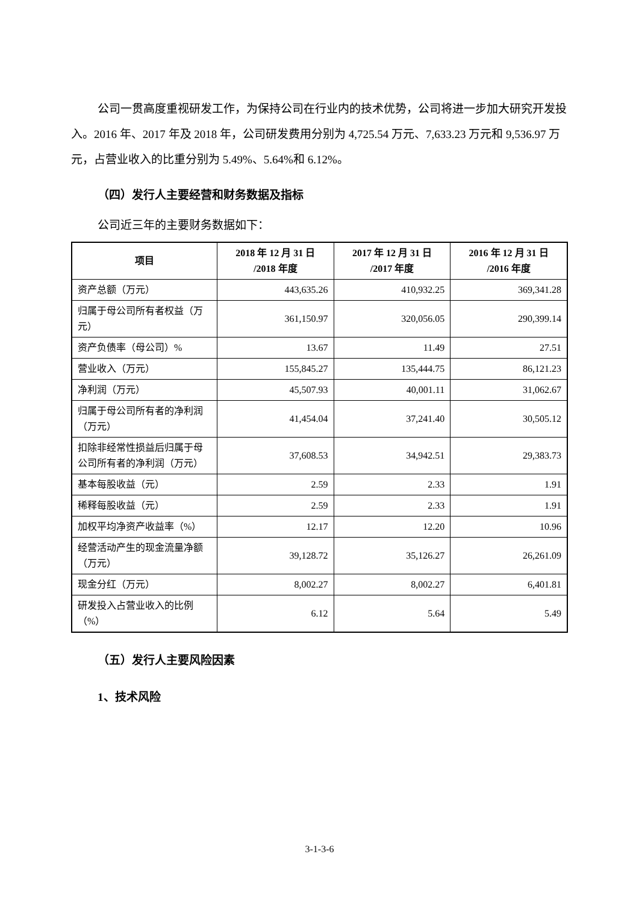公司一贯高度重视研发工作，为保持公司在行业内的技术优势，公司将进一步加大研究开发投入。2016 年、2017 年及 2018 年，公司研发费用分别为 4,725.54 万元、7,633.23 万元和 9,536.97 万元，占营业收入的比重分别为 5.49%、5.64%和 6.12%。
（四）发行人主要经营和财务数据及指标
公司近三年的主要财务数据如下：
| 项目 | 2018 年 12 月 31 日 /2018 年度 | 2017 年 12 月 31 日 /2017 年度 | 2016 年 12 月 31 日 /2016 年度 |
| --- | --- | --- | --- |
| 资产总额（万元） | 443,635.26 | 410,932.25 | 369,341.28 |
| 归属于母公司所有者权益（万元） | 361,150.97 | 320,056.05 | 290,399.14 |
| 资产负债率（母公司）% | 13.67 | 11.49 | 27.51 |
| 营业收入（万元） | 155,845.27 | 135,444.75 | 86,121.23 |
| 净利润（万元） | 45,507.93 | 40,001.11 | 31,062.67 |
| 归属于母公司所有者的净利润（万元） | 41,454.04 | 37,241.40 | 30,505.12 |
| 扣除非经常性损益后归属于母公司所有者的净利润（万元） | 37,608.53 | 34,942.51 | 29,383.73 |
| 基本每股收益（元） | 2.59 | 2.33 | 1.91 |
| 稀释每股收益（元） | 2.59 | 2.33 | 1.91 |
| 加权平均净资产收益率（%） | 12.17 | 12.20 | 10.96 |
| 经营活动产生的现金流量净额（万元） | 39,128.72 | 35,126.27 | 26,261.09 |
| 现金分红（万元） | 8,002.27 | 8,002.27 | 6,401.81 |
| 研发投入占营业收入的比例（%） | 6.12 | 5.64 | 5.49 |
（五）发行人主要风险因素
1、技术风险
3-1-3-6